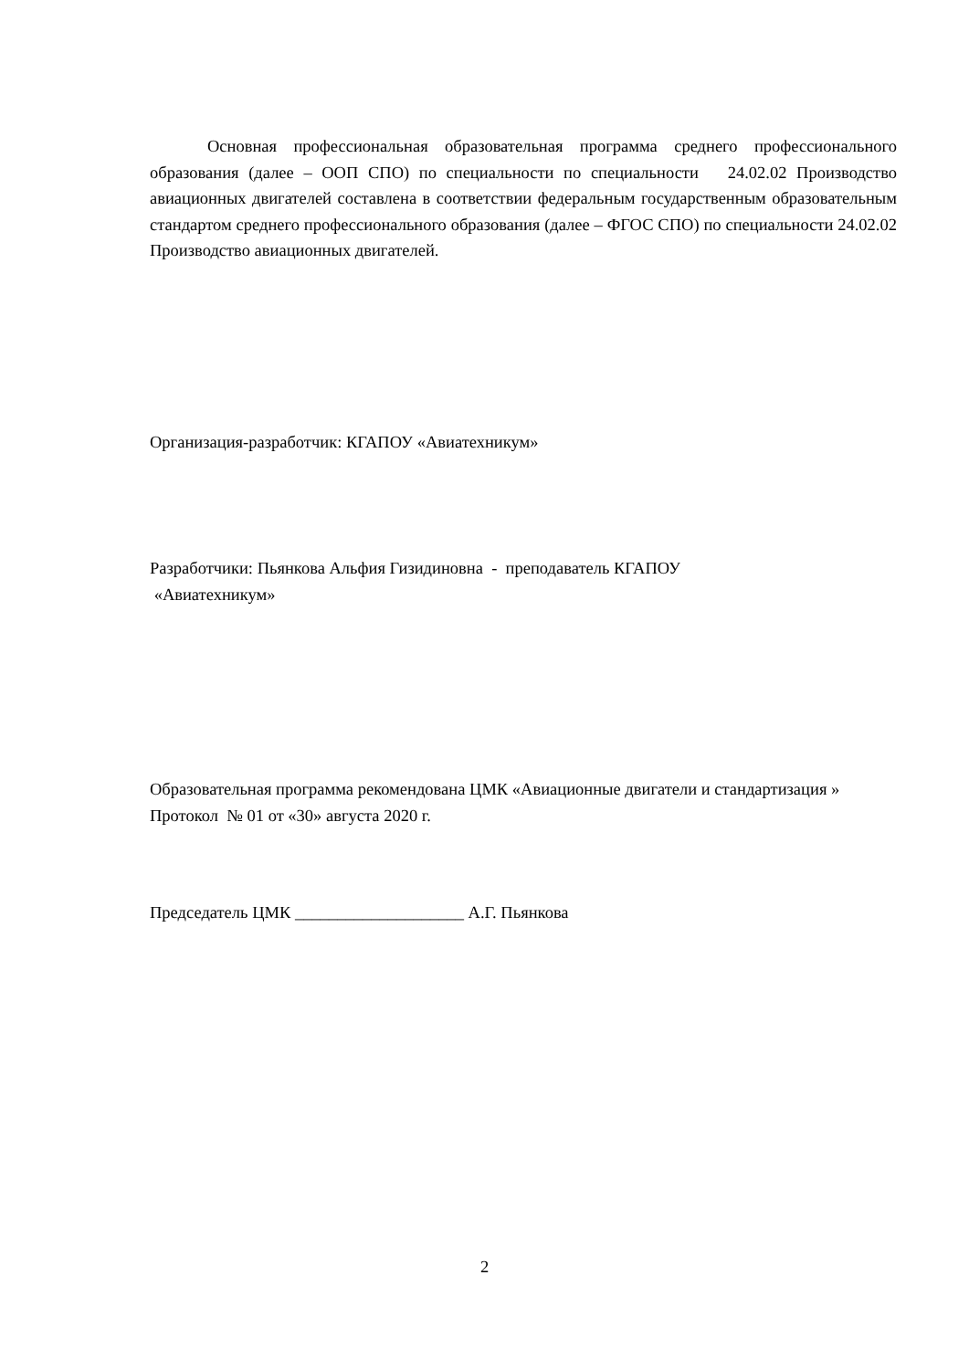Основная профессиональная образовательная программа среднего профессионального образования (далее – ООП СПО) по специальности по специальности 24.02.02 Производство авиационных двигателей составлена в соответствии федеральным государственным образовательным стандартом среднего профессионального образования (далее – ФГОС СПО) по специальности 24.02.02 Производство авиационных двигателей.
Организация-разработчик: КГАПОУ «Авиатехникум»
Разработчики: Пьянкова Альфия Гизидиновна - преподаватель КГАПОУ
«Авиатехникум»
Образовательная программа рекомендована ЦМК «Авиационные двигатели и стандартизация »
Протокол № 01 от «30» августа 2020 г.
Председатель ЦМК ____________________ А.Г. Пьянкова
2